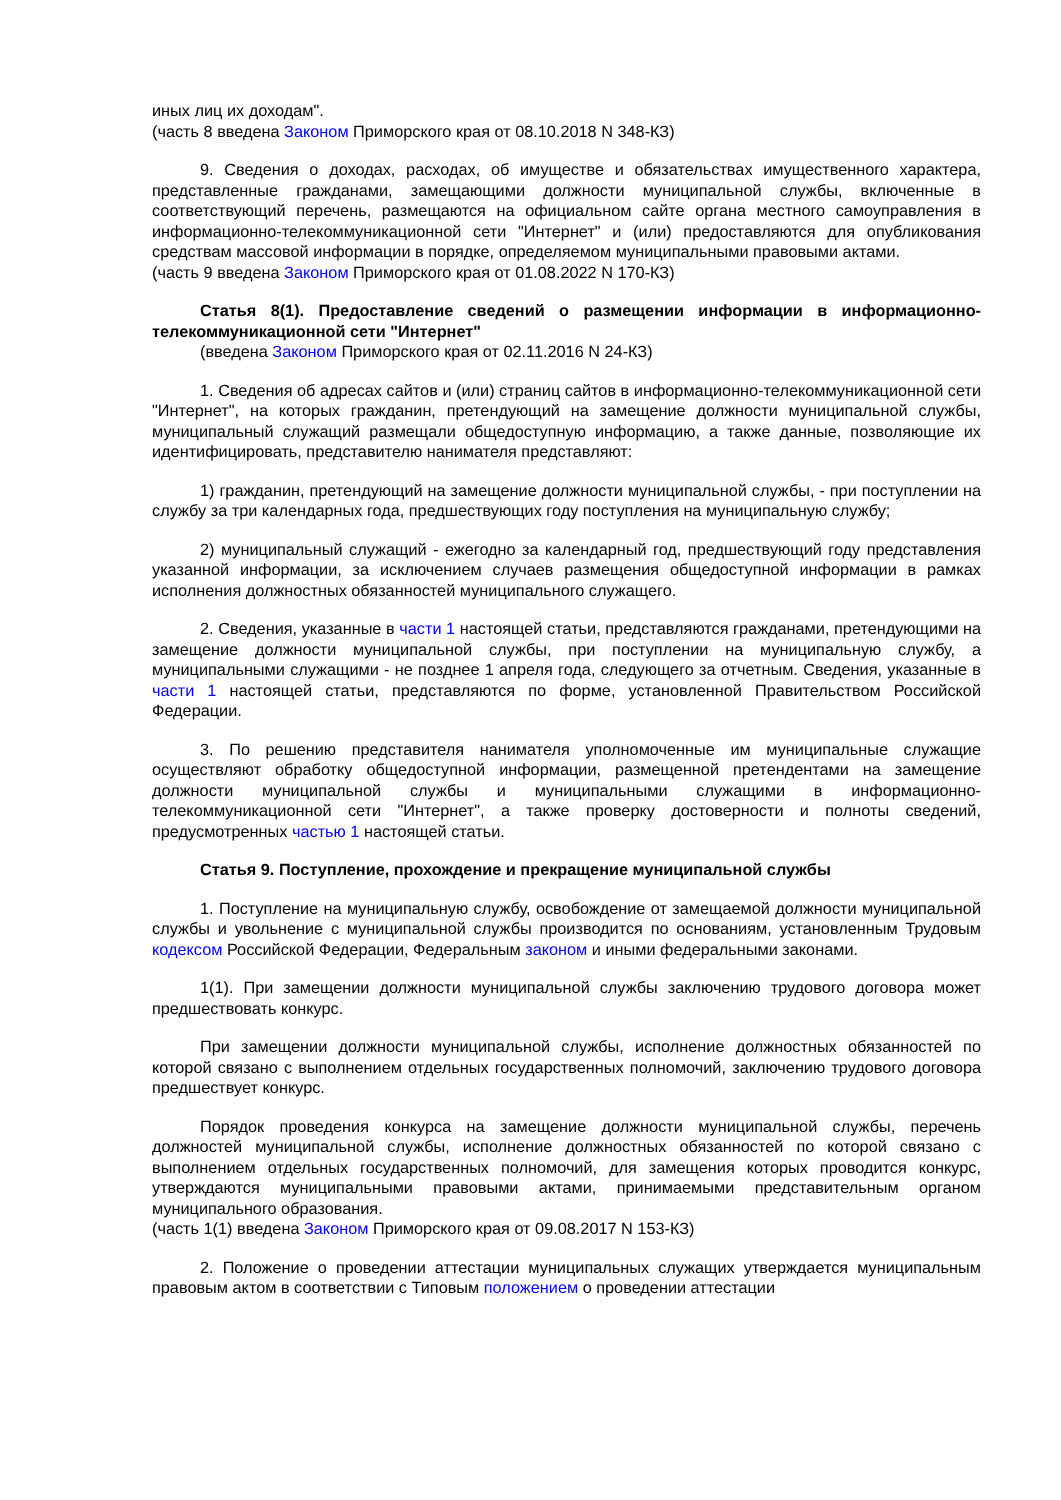иных лиц их доходам".
(часть 8 введена Законом Приморского края от 08.10.2018 N 348-КЗ)
9. Сведения о доходах, расходах, об имуществе и обязательствах имущественного характера, представленные гражданами, замещающими должности муниципальной службы, включенные в соответствующий перечень, размещаются на официальном сайте органа местного самоуправления в информационно-телекоммуникационной сети "Интернет" и (или) предоставляются для опубликования средствам массовой информации в порядке, определяемом муниципальными правовыми актами.
(часть 9 введена Законом Приморского края от 01.08.2022 N 170-КЗ)
Статья 8(1). Предоставление сведений о размещении информации в информационно-телекоммуникационной сети "Интернет"
(введена Законом Приморского края от 02.11.2016 N 24-КЗ)
1. Сведения об адресах сайтов и (или) страниц сайтов в информационно-телекоммуникационной сети "Интернет", на которых гражданин, претендующий на замещение должности муниципальной службы, муниципальный служащий размещали общедоступную информацию, а также данные, позволяющие их идентифицировать, представителю нанимателя представляют:
1) гражданин, претендующий на замещение должности муниципальной службы, - при поступлении на службу за три календарных года, предшествующих году поступления на муниципальную службу;
2) муниципальный служащий - ежегодно за календарный год, предшествующий году представления указанной информации, за исключением случаев размещения общедоступной информации в рамках исполнения должностных обязанностей муниципального служащего.
2. Сведения, указанные в части 1 настоящей статьи, представляются гражданами, претендующими на замещение должности муниципальной службы, при поступлении на муниципальную службу, а муниципальными служащими - не позднее 1 апреля года, следующего за отчетным. Сведения, указанные в части 1 настоящей статьи, представляются по форме, установленной Правительством Российской Федерации.
3. По решению представителя нанимателя уполномоченные им муниципальные служащие осуществляют обработку общедоступной информации, размещенной претендентами на замещение должности муниципальной службы и муниципальными служащими в информационно-телекоммуникационной сети "Интернет", а также проверку достоверности и полноты сведений, предусмотренных частью 1 настоящей статьи.
Статья 9. Поступление, прохождение и прекращение муниципальной службы
1. Поступление на муниципальную службу, освобождение от замещаемой должности муниципальной службы и увольнение с муниципальной службы производится по основаниям, установленным Трудовым кодексом Российской Федерации, Федеральным законом и иными федеральными законами.
1(1). При замещении должности муниципальной службы заключению трудового договора может предшествовать конкурс.
При замещении должности муниципальной службы, исполнение должностных обязанностей по которой связано с выполнением отдельных государственных полномочий, заключению трудового договора предшествует конкурс.
Порядок проведения конкурса на замещение должности муниципальной службы, перечень должностей муниципальной службы, исполнение должностных обязанностей по которой связано с выполнением отдельных государственных полномочий, для замещения которых проводится конкурс, утверждаются муниципальными правовыми актами, принимаемыми представительным органом муниципального образования.
(часть 1(1) введена Законом Приморского края от 09.08.2017 N 153-КЗ)
2. Положение о проведении аттестации муниципальных служащих утверждается муниципальным правовым актом в соответствии с Типовым положением о проведении аттестации